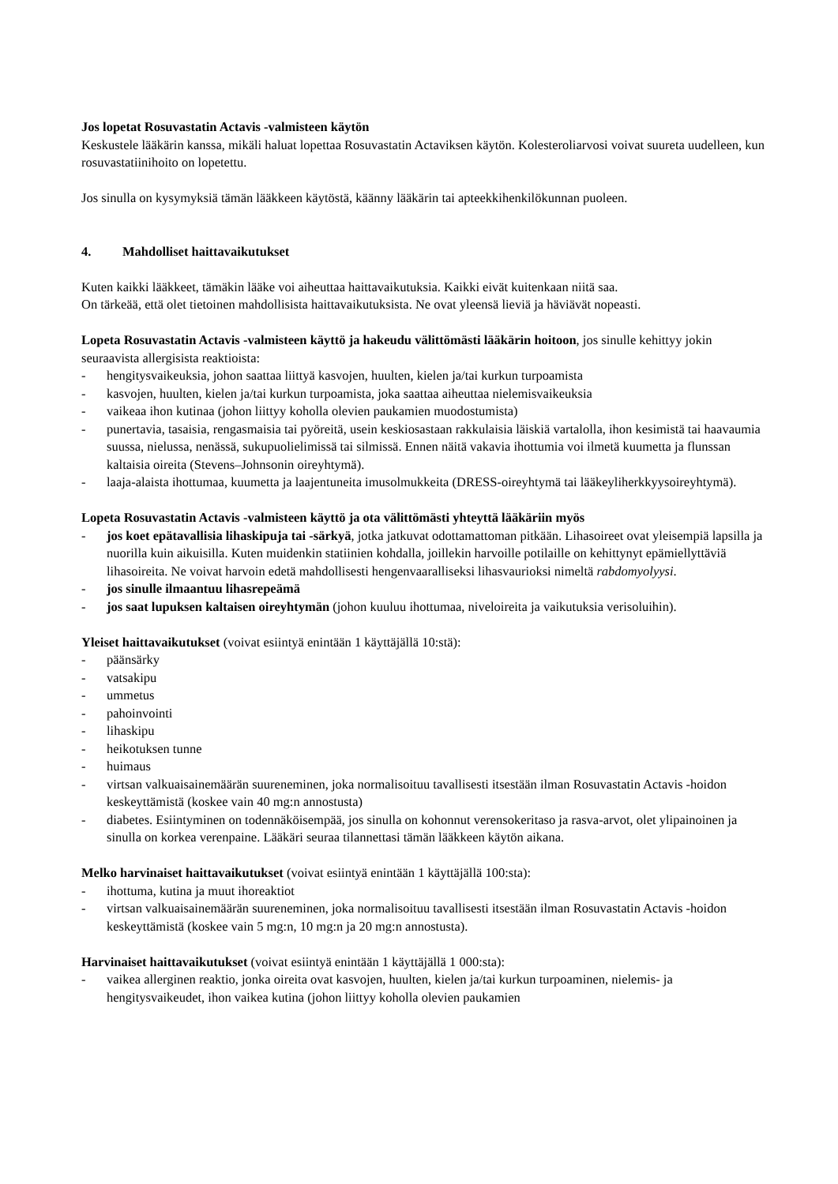Jos lopetat Rosuvastatin Actavis -valmisteen käytön
Keskustele lääkärin kanssa, mikäli haluat lopettaa Rosuvastatin Actaviksen käytön. Kolesteroliarvosi voivat suureta uudelleen, kun rosuvastatiinihoito on lopetettu.
Jos sinulla on kysymyksiä tämän lääkkeen käytöstä, käänny lääkärin tai apteekkihenkilökunnan puoleen.
4. Mahdolliset haittavaikutukset
Kuten kaikki lääkkeet, tämäkin lääke voi aiheuttaa haittavaikutuksia. Kaikki eivät kuitenkaan niitä saa.
On tärkeää, että olet tietoinen mahdollisista haittavaikutuksista. Ne ovat yleensä lieviä ja häviävät nopeasti.
Lopeta Rosuvastatin Actavis -valmisteen käyttö ja hakeudu välittömästi lääkärin hoitoon, jos sinulle kehittyy jokin seuraavista allergisista reaktioista:
- hengitysvaikeuksia, johon saattaa liittyä kasvojen, huulten, kielen ja/tai kurkun turpoamista
- kasvojen, huulten, kielen ja/tai kurkun turpoamista, joka saattaa aiheuttaa nielemisvaikeuksia
- vaikeaa ihon kutinaa (johon liittyy koholla olevien paukamien muodostumista)
- punertavia, tasaisia, rengasmaisia tai pyöreitä, usein keskiosastaan rakkulaisia läiskiä vartalolla, ihon kesimistä tai haavaumia suussa, nielussa, nenässä, sukupuolielimissä tai silmissä. Ennen näitä vakavia ihottumia voi ilmetä kuumetta ja flunssan kaltaisia oireita (Stevens–Johnsonin oireyhtymä).
- laaja-alaista ihottumaa, kuumetta ja laajentuneita imusolmukkeita (DRESS-oireyhtymä tai lääkeyliherkkyysoireyhtymä).
Lopeta Rosuvastatin Actavis -valmisteen käyttö ja ota välittömästi yhteyttä lääkäriin myös
- jos koet epätavallisia lihaskipuja tai -särkyä, jotka jatkuvat odottamattoman pitkään. Lihasoireet ovat yleisempiä lapsilla ja nuorilla kuin aikuisilla. Kuten muidenkin statiinien kohdalla, joillekin harvoille potilaille on kehittynyt epämiellyttäviä lihasoireita. Ne voivat harvoin edetä mahdollisesti hengenvaaralliseksi lihasvaurioksi nimeltä rabdomyolyysi.
- jos sinulle ilmaantuu lihasrepeämä
- jos saat lupuksen kaltaisen oireyhtymän (johon kuuluu ihottumaa, niveloireita ja vaikutuksia verisoluihin).
Yleiset haittavaikutukset (voivat esiintyä enintään 1 käyttäjällä 10:stä):
- päänsärky
- vatsakipu
- ummetus
- pahoinvointi
- lihaskipu
- heikotuksen tunne
- huimaus
- virtsan valkuaisainemäärän suureneminen, joka normalisoituu tavallisesti itsestään ilman Rosuvastatin Actavis -hoidon keskeyttämistä (koskee vain 40 mg:n annostusta)
- diabetes. Esiintyminen on todennäköisempää, jos sinulla on kohonnut verensokeritaso ja rasva-arvot, olet ylipainoinen ja sinulla on korkea verenpaine. Lääkäri seuraa tilannettasi tämän lääkkeen käytön aikana.
Melko harvinaiset haittavaikutukset (voivat esiintyä enintään 1 käyttäjällä 100:sta):
- ihottuma, kutina ja muut ihoreaktiot
- virtsan valkuaisainemäärän suureneminen, joka normalisoituu tavallisesti itsestään ilman Rosuvastatin Actavis -hoidon keskeyttämistä (koskee vain 5 mg:n, 10 mg:n ja 20 mg:n annostusta).
Harvinaiset haittavaikutukset (voivat esiintyä enintään 1 käyttäjällä 1 000:sta):
- vaikea allerginen reaktio, jonka oireita ovat kasvojen, huulten, kielen ja/tai kurkun turpoaminen, nielemis- ja hengitysvaikeudet, ihon vaikea kutina (johon liittyy koholla olevien paukamien